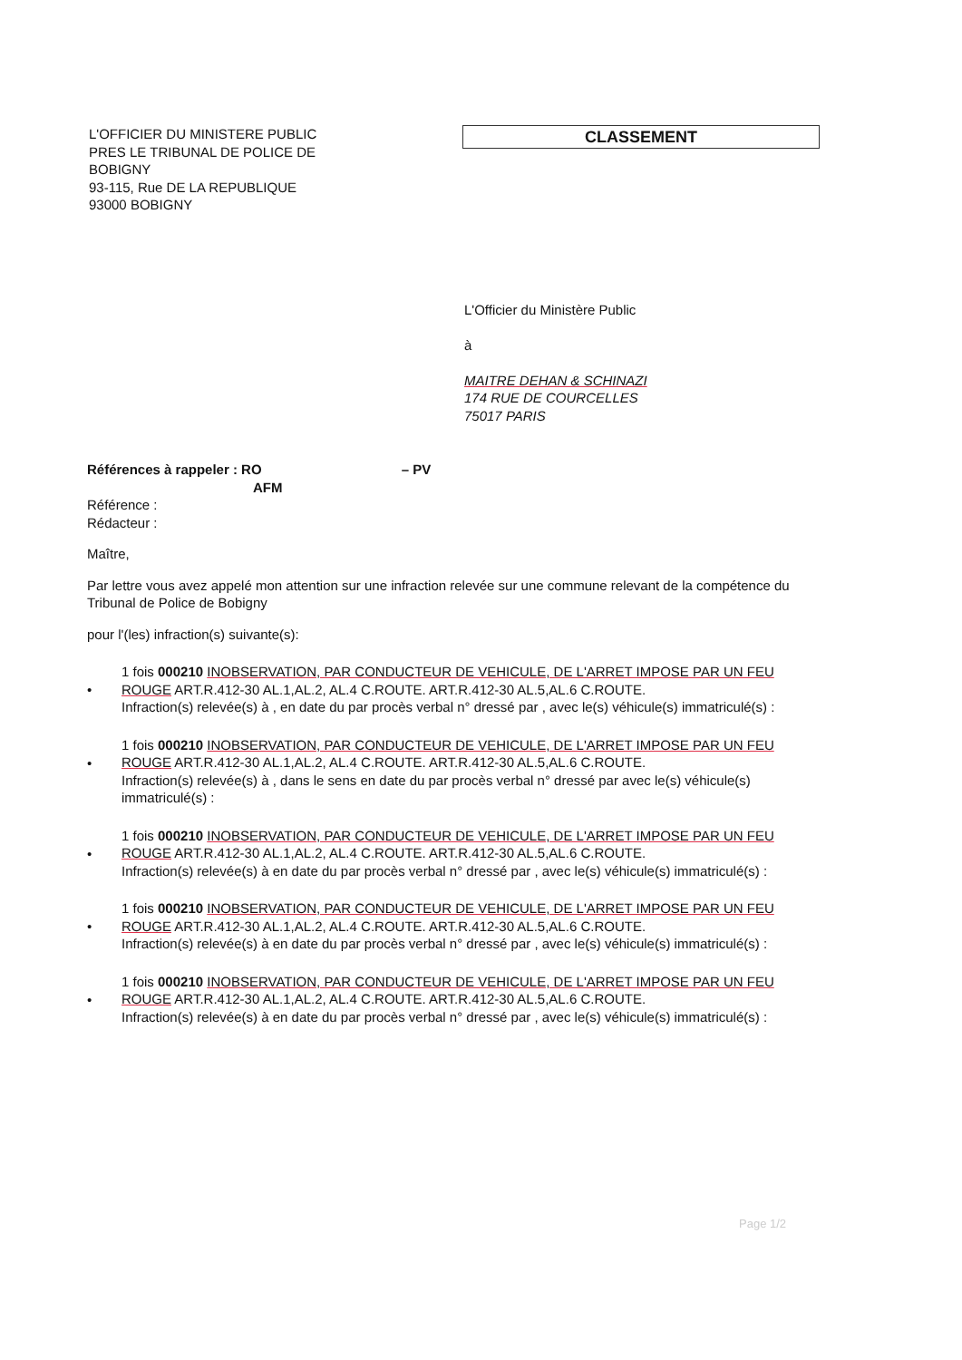L'OFFICIER DU MINISTERE PUBLIC
PRES LE TRIBUNAL DE POLICE DE
BOBIGNY
93-115, Rue DE LA REPUBLIQUE
93000 BOBIGNY
CLASSEMENT
L'Officier du Ministère Public
à
MAITRE DEHAN & SCHINAZI
174 RUE DE COURCELLES
75017 PARIS
Références à rappeler : RO – PV
AFM
Référence :
Rédacteur :
Maître,
Par lettre vous avez appelé mon attention sur une infraction relevée sur une commune relevant de la compétence du Tribunal de Police de Bobigny
pour l'(les) infraction(s) suivante(s):
•
1 fois 000210 INOBSERVATION, PAR CONDUCTEUR DE VEHICULE, DE L'ARRET IMPOSE PAR UN FEU ROUGE ART.R.412-30 AL.1,AL.2, AL.4 C.ROUTE. ART.R.412-30 AL.5,AL.6 C.ROUTE.
Infraction(s) relevée(s) à , en date du par procès verbal n° dressé par , avec le(s) véhicule(s) immatriculé(s) :
•
1 fois 000210 INOBSERVATION, PAR CONDUCTEUR DE VEHICULE, DE L'ARRET IMPOSE PAR UN FEU ROUGE ART.R.412-30 AL.1,AL.2, AL.4 C.ROUTE. ART.R.412-30 AL.5,AL.6 C.ROUTE.
Infraction(s) relevée(s) à , dans le sens en date du par procès verbal n° dressé par avec le(s) véhicule(s) immatriculé(s) :
•
1 fois 000210 INOBSERVATION, PAR CONDUCTEUR DE VEHICULE, DE L'ARRET IMPOSE PAR UN FEU ROUGE ART.R.412-30 AL.1,AL.2, AL.4 C.ROUTE. ART.R.412-30 AL.5,AL.6 C.ROUTE.
Infraction(s) relevée(s) à en date du par procès verbal n° dressé par , avec le(s) véhicule(s) immatriculé(s) :
•
1 fois 000210 INOBSERVATION, PAR CONDUCTEUR DE VEHICULE, DE L'ARRET IMPOSE PAR UN FEU ROUGE ART.R.412-30 AL.1,AL.2, AL.4 C.ROUTE. ART.R.412-30 AL.5,AL.6 C.ROUTE.
Infraction(s) relevée(s) à en date du par procès verbal n° dressé par , avec le(s) véhicule(s) immatriculé(s) :
•
1 fois 000210 INOBSERVATION, PAR CONDUCTEUR DE VEHICULE, DE L'ARRET IMPOSE PAR UN FEU ROUGE ART.R.412-30 AL.1,AL.2, AL.4 C.ROUTE. ART.R.412-30 AL.5,AL.6 C.ROUTE.
Infraction(s) relevée(s) à en date du par procès verbal n° dressé par , avec le(s) véhicule(s) immatriculé(s) :
Page 1/2